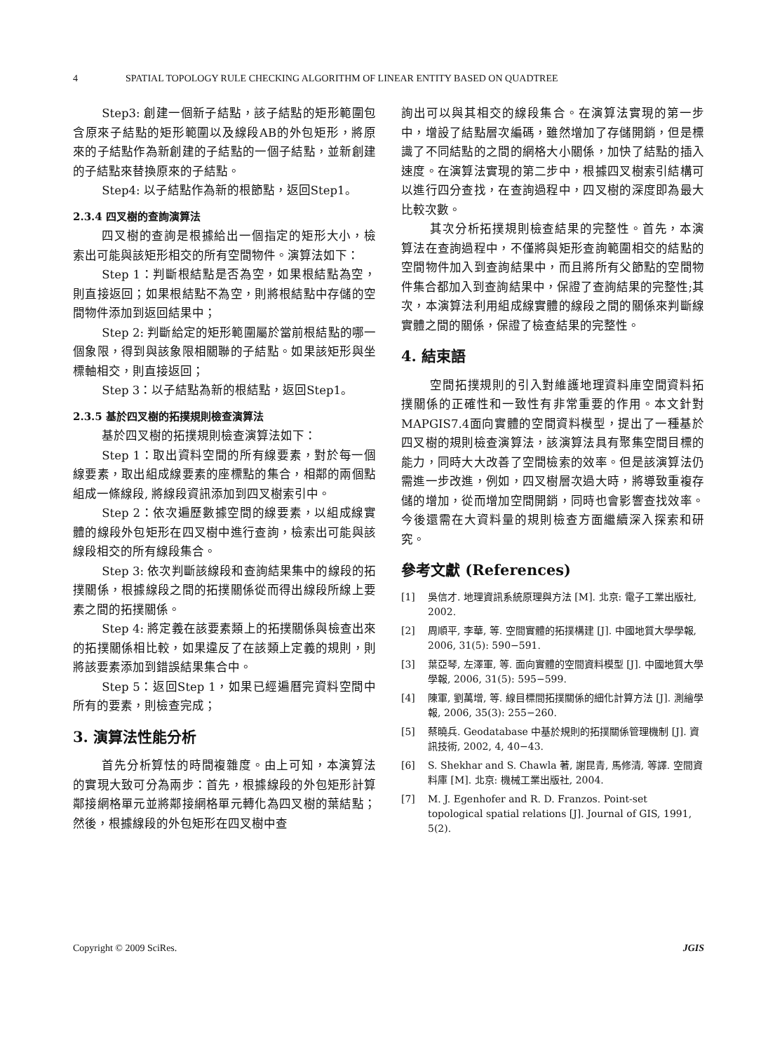4 SPATIAL TOPOLOGY RULE CHECKING ALGORITHM OF LINEAR ENTITY BASED ON QUADTREE
Step3: 創建一個新子結點，該子結點的矩形範圍包含原來子結點的矩形範圍以及線段AB的外包矩形，將原來的子結點作為新創建的子結點的一個子結點，並新創建的子結點來替換原來的子結點。
Step4: 以子結點作為新的根節點，返回Step1。
2.3.4 四叉樹的查詢演算法
四叉樹的查詢是根據給出一個指定的矩形大小，檢索出可能與該矩形相交的所有空間物件。演算法如下：
Step 1：判斷根結點是否為空，如果根結點為空，則直接返回；如果根結點不為空，則將根結點中存儲的空間物件添加到返回結果中；
Step 2: 判斷給定的矩形範圍屬於當前根結點的哪一個象限，得到與該象限相關聯的子結點。如果該矩形與坐標軸相交，則直接返回；
Step 3：以子結點為新的根結點，返回Step1。
2.3.5 基於四叉樹的拓撲規則檢查演算法
基於四叉樹的拓撲規則檢查演算法如下：
Step 1：取出資料空間的所有線要素，對於每一個線要素，取出組成線要素的座標點的集合，相鄰的兩個點組成一條線段, 將線段資訊添加到四叉樹索引中。
Step 2：依次遍歷數據空間的線要素，以組成線實體的線段外包矩形在四叉樹中進行查詢，檢索出可能與該線段相交的所有線段集合。
Step 3: 依次判斷該線段和查詢結果集中的線段的拓撲關係，根據線段之間的拓撲關係從而得出線段所線上要素之間的拓撲關係。
Step 4: 將定義在該要素類上的拓撲關係與檢查出來的拓撲關係相比較，如果違反了在該類上定義的規則，則將該要素添加到錯誤結果集合中。
Step 5：返回Step 1，如果已經遍曆完資料空間中所有的要素，則檢查完成；
3. 演算法性能分析
首先分析算怯的時間複雜度。由上可知，本演算法的實現大致可分為兩步：首先，根據線段的外包矩形計算鄰接網格單元並將鄰接網格單元轉化為四叉樹的葉結點；然後，根據線段的外包矩形在四叉樹中查
詢出可以與其相交的線段集合。在演算法實現的第一步中，增設了結點層次編碼，雖然增加了存儲開銷，但是標識了不同結點的之間的網格大小關係，加快了結點的插入速度。在演算法實現的第二步中，根據四叉樹索引結構可以進行四分查找，在查詢過程中，四叉樹的深度即為最大比較次數。
其次分析拓撲規則檢查結果的完整性。首先，本演算法在查詢過程中，不僅將與矩形查詢範圍相交的結點的空間物件加入到查詢結果中，而且將所有父節點的空間物件集合都加入到查詢結果中，保證了查詢結果的完整性;其次，本演算法利用組成線實體的線段之間的關係來判斷線實體之間的關係，保證了檢查結果的完整性。
4. 結束語
空間拓撲規則的引入對維護地理資料庫空間資料拓撲關係的正確性和一致性有非常重要的作用。本文針對MAPGIS7.4面向實體的空間資料模型，提出了一種基於四叉樹的規則檢查演算法，該演算法具有聚集空間目標的能力，同時大大改善了空間檢索的效率。但是該演算法仍需進一步改進，例如，四叉樹層次過大時，將導致重複存儲的增加，從而增加空間開銷，同時也會影響查找效率。今後還需在大資料量的規則檢查方面繼續深入探索和研究。
參考文獻 (References)
[1] 吳信才. 地理資訊系統原理與方法 [M]. 北京: 電子工業出版社, 2002.
[2] 周順平, 李華, 等. 空間實體的拓撲構建 [J]. 中國地質大學學報, 2006, 31(5): 590−591.
[3] 葉亞琴, 左澤軍, 等. 面向實體的空間資料模型 [J]. 中國地質大學學報, 2006, 31(5): 595−599.
[4] 陳軍, 劉萬增, 等. 線目標間拓撲關係的細化計算方法 [J]. 測繪學報, 2006, 35(3): 255−260.
[5] 蔡曉兵. Geodatabase 中基於規則的拓撲關係管理機制 [J]. 資訊技術, 2002, 4, 40−43.
[6] S. Shekhar and S. Chawla 著, 謝昆青, 馬修清, 等譯. 空間資料庫 [M]. 北京: 機械工業出版社, 2004.
[7] M. J. Egenhofer and R. D. Franzos. Point-set topological spatial relations [J]. Journal of GIS, 1991, 5(2).
Copyright © 2009 SciRes. JGIS